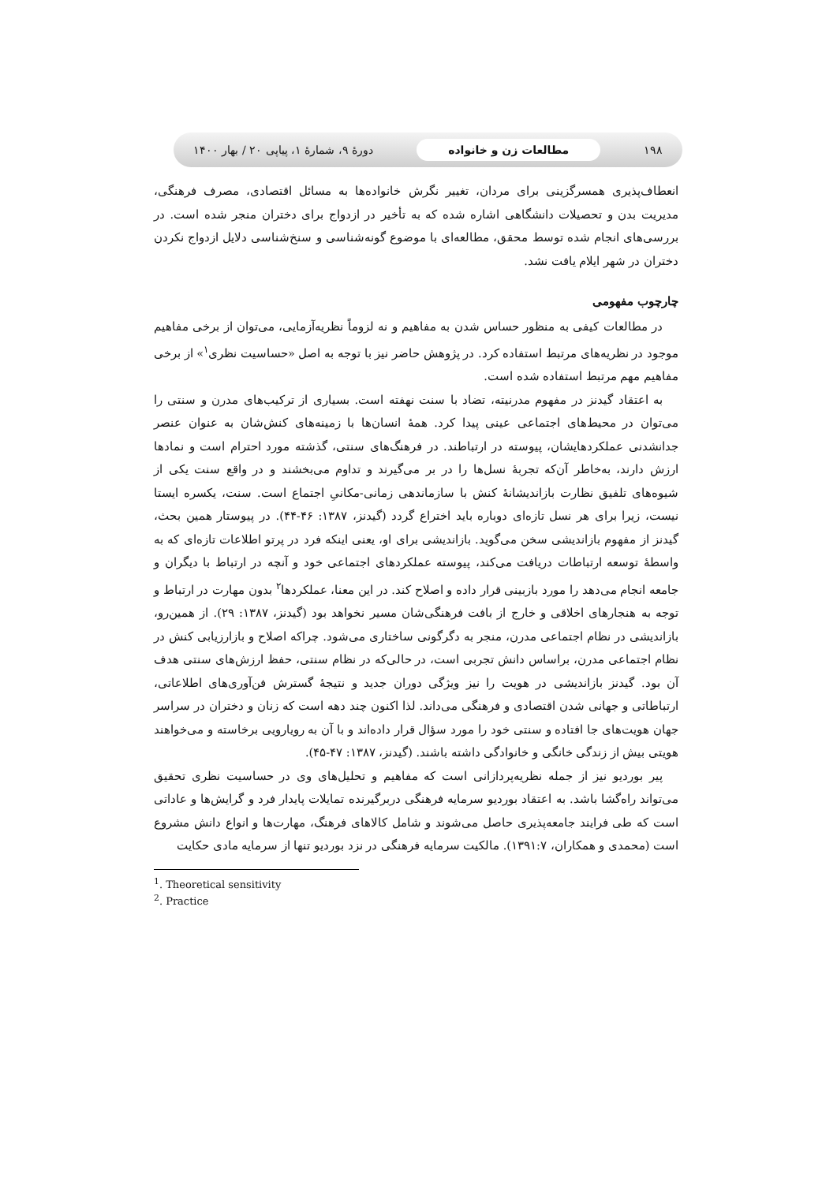۱۹۸ مطالعات زن و خانواده دورهٔ ۹، شمارهٔ ۱، پیاپی ۲۰ / بهار ۱۴۰۰
انعطاف‌پذیری همسرگزینی برای مردان، تغییر نگرش خانواده‌ها به مسائل اقتصادی، مصرف فرهنگی، مدیریت بدن و تحصیلات دانشگاهی اشاره شده که به تأخیر در ازدواج برای دختران منجر شده است. در بررسی‌های انجام شده توسط محقق، مطالعه‌ای با موضوع گونه‌شناسی و سنخ‌شناسی دلایل ازدواج نکردن دختران در شهر ایلام یافت نشد.
چارچوب مفهومی
در مطالعات کیفی به منظور حساس شدن به مفاهیم و نه لزوماً نظریه‌آزمایی، می‌توان از برخی مفاهیم موجود در نظریه‌های مرتبط استفاده کرد. در پژوهش حاضر نیز با توجه به اصل «حساسیت نظری<sup>۱</sup>» از برخی مفاهیم مهم مرتبط استفاده شده است.
به اعتقاد گیدنز در مفهوم مدرنیته، تضاد با سنت نهفته است. بسیاری از ترکیب‌های مدرن و سنتی را می‌توان در محیط‌های اجتماعی عینی پیدا کرد. همهٔ انسان‌ها با زمینه‌های کنش‌شان به عنوان عنصر جدانشدنی عملکردهایشان، پیوسته در ارتباطند. در فرهنگ‌های سنتی، گذشته مورد احترام است و نمادها ارزش دارند، به‌خاطر آن‌که تجربهٔ نسل‌ها را در بر می‌گیرند و تداوم می‌بخشند و در واقع سنت یکی از شیوه‌های تلفیق نظارت بازاندیشانهٔ کنش با سازماندهی زمانی-مکانیِ اجتماع است. سنت، یکسره ایستا نیست، زیرا برای هر نسل تازه‌ای دوباره باید اختراع گردد (گیدنز، ۱۳۸۷: ۴۶-۴۴). در پیوستار همین بحث، گیدنز از مفهوم بازاندیشی سخن می‌گوید. بازاندیشی برای او، یعنی اینکه فرد در پرتو اطلاعات تازه‌ای که به واسطهٔ توسعه ارتباطات دریافت می‌کند، پیوسته عملکردهای اجتماعی خود و آنچه در ارتباط با دیگران و جامعه انجام می‌دهد را مورد بازبینی قرار داده و اصلاح کند. در این معنا، عملکردها<sup>۲</sup> بدون مهارت در ارتباط و توجه به هنجارهای اخلاقی و خارج از بافت فرهنگی‌شان مسیر نخواهد بود (گیدنز، ۱۳۸۷: ۲۹). از همین‌رو، بازاندیشی در نظام اجتماعی مدرن، منجر به دگرگونی ساختاری می‌شود. چراکه اصلاح و بازارزیابی کنش در نظام اجتماعی مدرن، براساس دانش تجربی است، در حالی‌که در نظام سنتی، حفظ ارزش‌های سنتی هدف آن بود. گیدنز بازاندیشی در هویت را نیز ویژگی دوران جدید و نتیجهٔ گسترش فن‌آوری‌های اطلاعاتی، ارتباطاتی و جهانی شدن اقتصادی و فرهنگی می‌داند. لذا اکنون چند دهه است که زنان و دختران در سراسر جهان هویت‌های جا افتاده و سنتی خود را مورد سؤال قرار داده‌اند و با آن به رویارویی برخاسته و می‌خواهند هویتی بیش از زندگی خانگی و خانوادگی داشته باشند. (گیدنز، ۱۳۸۷: ۴۷-۴۵).
پیر بوردیو نیز از جمله نظریه‌پردازانی است که مفاهیم و تحلیل‌های وی در حساسیت نظری تحقیق می‌تواند راه‌گشا باشد. به اعتقاد بوردیو سرمایه فرهنگی دربرگیرنده تمایلات پایدار فرد و گرایش‌ها و عاداتی است که طی فرایند جامعه‌پذیری حاصل می‌شوند و شامل کالاهای فرهنگ، مهارت‌ها و انواع دانش مشروع است (محمدی و همکاران، ۱۳۹۱:۷). مالکیت سرمایه فرهنگی در نزد بوردیو تنها از سرمایه مادی حکایت
<sup>1</sup>. Theoretical sensitivity
<sup>2</sup>. Practice